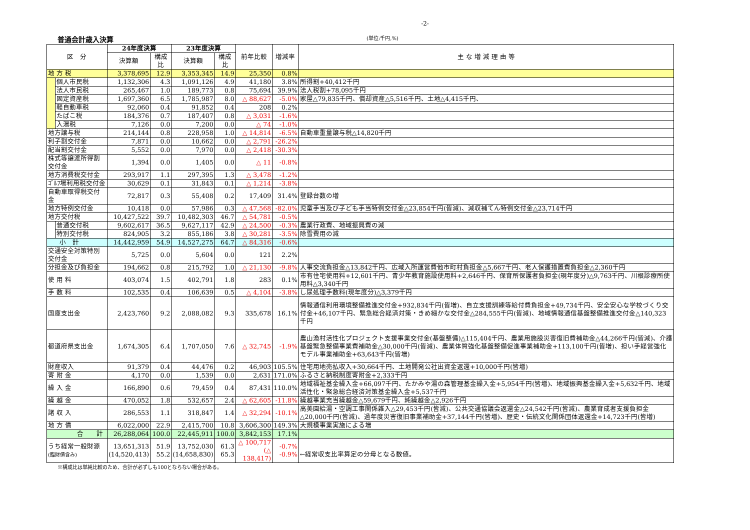-2-
普通会計歳入決算
(単位:千円,%)
| 区 分 | | 24年度決算 | | 23年度決算 | | 前年比較 | 増減率 | 主 な 増 減 理 由 等 |
| --- | --- | --- | --- | --- | --- | --- | --- | --- |
| | | 決算額 | 構成比 | 決算額 | 構成比 | | | |
| 地 方 税 | | 3,378,695 | 12.9 | 3,353,345 | 14.9 | 25,350 | 0.8% | |
| | 個人市民税 | 1,132,306 | 4.3 | 1,091,126 | 4.9 | 41,180 | 3.8% | 所得割+40,412千円 |
| | 法人市民税 | 265,467 | 1.0 | 189,773 | 0.8 | 75,694 | 39.9% | 法人税割+78,095千円 |
| | 固定資産税 | 1,697,360 | 6.5 | 1,785,987 | 8.0 | △ 88,627 | -5.0% | 家屋△79,835千円、償却資産△5,516千円、土地△4,415千円、 |
| | 軽自動車税 | 92,060 | 0.4 | 91,852 | 0.4 | 208 | 0.2% | |
| | たばこ税 | 184,376 | 0.7 | 187,407 | 0.8 | △ 3,031 | -1.6% | |
| | 入湯税 | 7,126 | 0.0 | 7,200 | 0.0 | △ 74 | -1.0% | |
| 地方譲与税 | | 214,144 | 0.8 | 228,958 | 1.0 | △ 14,814 | -6.5% | 自動車重量譲与税△14,820千円 |
| 利子割交付金 | | 7,871 | 0.0 | 10,662 | 0.0 | △ 2,791 | -26.2% | |
| 配当割交付金 | | 5,552 | 0.0 | 7,970 | 0.0 | △ 2,418 | -30.3% | |
| 株式等譲渡所得割交付金 | | 1,394 | 0.0 | 1,405 | 0.0 | △ 11 | -0.8% | |
| 地方消費税交付金 | | 293,917 | 1.1 | 297,395 | 1.3 | △ 3,478 | -1.2% | |
| ｺﾞﾙﾌ場利用税交付金 | | 30,629 | 0.1 | 31,843 | 0.1 | △ 1,214 | -3.8% | |
| 自動車取得税交付金 | | 72,817 | 0.3 | 55,408 | 0.2 | 17,409 | 31.4% | 登録台数の増 |
| 地方特例交付金 | | 10,418 | 0.0 | 57,986 | 0.3 | △ 47,568 | -82.0% | 児童手当及び子ども手当特例交付金△23,854千円(皆減)、減収補てん特例交付金△23,714千円 |
| 地方交付税 | | 10,427,522 | 39.7 | 10,482,303 | 46.7 | △ 54,781 | -0.5% | |
| | 普通交付税 | 9,602,617 | 36.5 | 9,627,117 | 42.9 | △ 24,500 | -0.3% | 農業行政費、地域振興費の減 |
| | 特別交付税 | 824,905 | 3.2 | 855,186 | 3.8 | △ 30,281 | -3.5% | 除雪費用の減 |
| 小 計 | | 14,442,959 | 54.9 | 14,527,275 | 64.7 | △ 84,316 | -0.6% | |
| 交通安全対策特別交付金 | | 5,725 | 0.0 | 5,604 | 0.0 | 121 | 2.2% | |
| 分担金及び負担金 | | 194,662 | 0.8 | 215,792 | 1.0 | △ 21,130 | -9.8% | 人事交流負担金△13,842千円、広域入所運営費他市町村負担金△5,667千円、老人保護措置費負担金△2,360千円 |
| 使 用 料 | | 403,074 | 1.5 | 402,791 | 1.8 | 283 | 0.1% | 市有住宅使用料+12,601千円、青少年教育施設使用料+2,646千円、保育所保護者負担金(現年度分)△9,763千円、川根診療所使用料△3,340千円 |
| 手 数 料 | | 102,535 | 0.4 | 106,639 | 0.5 | △ 4,104 | -3.8% | し尿処理手数料(現年度分)△3,379千円 |
| 国庫支出金 | | 2,423,760 | 9.2 | 2,088,082 | 9.3 | 335,678 | 16.1% | 情報通信利用環境整備推進交付金+932,834千円(皆増)、自立支援訓練等給付費負担金+49,734千円、安全安心な学校づくり交付金+46,107千円、緊急総合経済対策・きめ細かな交付金△284,555千円(皆減)、地域情報通信基盤整備推進交付金△140,323千円 |
| 都道府県支出金 | | 1,674,305 | 6.4 | 1,707,050 | 7.6 | △ 32,745 | -1.9% | 農山漁村活性化プロジェクト支援事業交付金(基盤整備)△115,404千円、農業用施設災害復旧費補助金△44,266千円(皆減)、介護基盤緊急整備事業費補助金△30,000千円(皆減)、農業体質強化基盤整備促進事業補助金+113,100千円(皆増)、担い手経営強化モデル事業補助金+63,643千円(皆増) |
| 財産収入 | | 91,379 | 0.4 | 44,476 | 0.2 | 46,903 | 105.5% | 住宅用地売払収入+30,664千円、土地開発公社出資金返還+10,000千円(皆増) |
| 寄 附 金 | | 4,170 | 0.0 | 1,539 | 0.0 | 2,631 | 171.0% | ふるさと納税制度寄附金+2,333千円 |
| 繰 入 金 | | 166,890 | 0.6 | 79,459 | 0.4 | 87,431 | 110.0% | 地域福祉基金繰入金+66,097千円、たかみや湯の森管理基金繰入金+5,954千円(皆増)、地域振興基金繰入金+5,632千円、地域活性化・緊急総合経済対策基金繰入金+5,537千円 |
| 繰 越 金 | | 470,052 | 1.8 | 532,657 | 2.4 | △ 62,605 | -11.8% | 繰越事業充当繰越金△59,679千円、純繰越金△2,926千円 |
| 諸 収 入 | | 286,553 | 1.1 | 318,847 | 1.4 | △ 32,294 | -10.1% | 高美園給湯・空調工事関係雑入△29,453千円(皆減)、公共交通協議会返還金△24,542千円(皆減)、農業育成者支援負担金△20,000千円(皆減)、過年度災害復旧事業補助金+37,144千円(皆増)、歴史・伝統文化関係団体返還金+14,723千円(皆増) |
| 地 方 債 | | 6,022,000 | 22.9 | 2,415,700 | 10.8 | 3,606,300 | 149.3% | 大規模事業実施による増 |
| 合 計 | | 26,288,064 | 100.0 | 22,445,911 | 100.0 | 3,842,153 | 17.1% | |
| うち経常一般財源 (臨財債含み) | | 13,651,313 (14,520,413) | 51.9 55.2 | 13,752,030 (14,658,830) | 61.3 65.3 | △ 100,717 (△ 138,417) | -0.7% -0.9% | ←経常収支比率算定の分母となる数値。 |
※構成比は単純比較のため、合計が必ずしも100とならない場合がある。